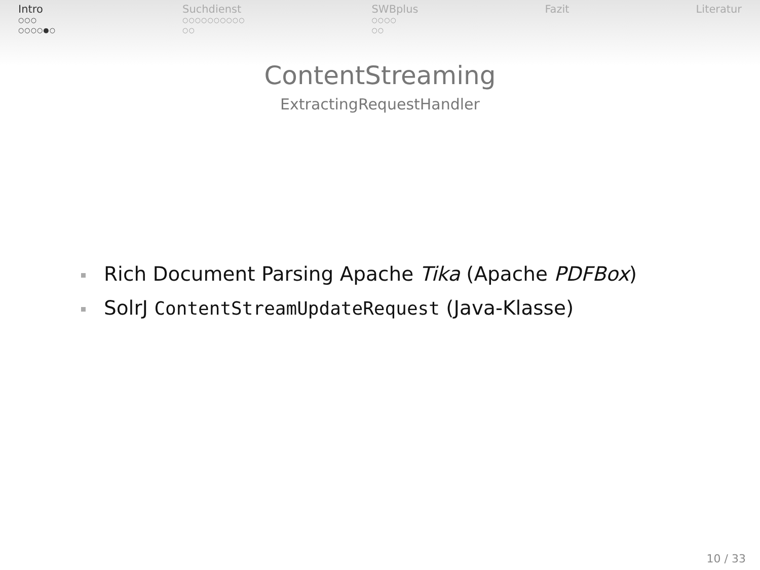Intro
○○○
○○○○●○
Suchdienst
○○○○○○○○○○
○○
SWBplus
○○○○
○○
Fazit Literatur
ContentStreaming
ExtractingRequestHandler
Rich Document Parsing Apache Tika (Apache PDFBox)
SolrJ ContentStreamUpdateRequest (Java-Klasse)
10 / 33